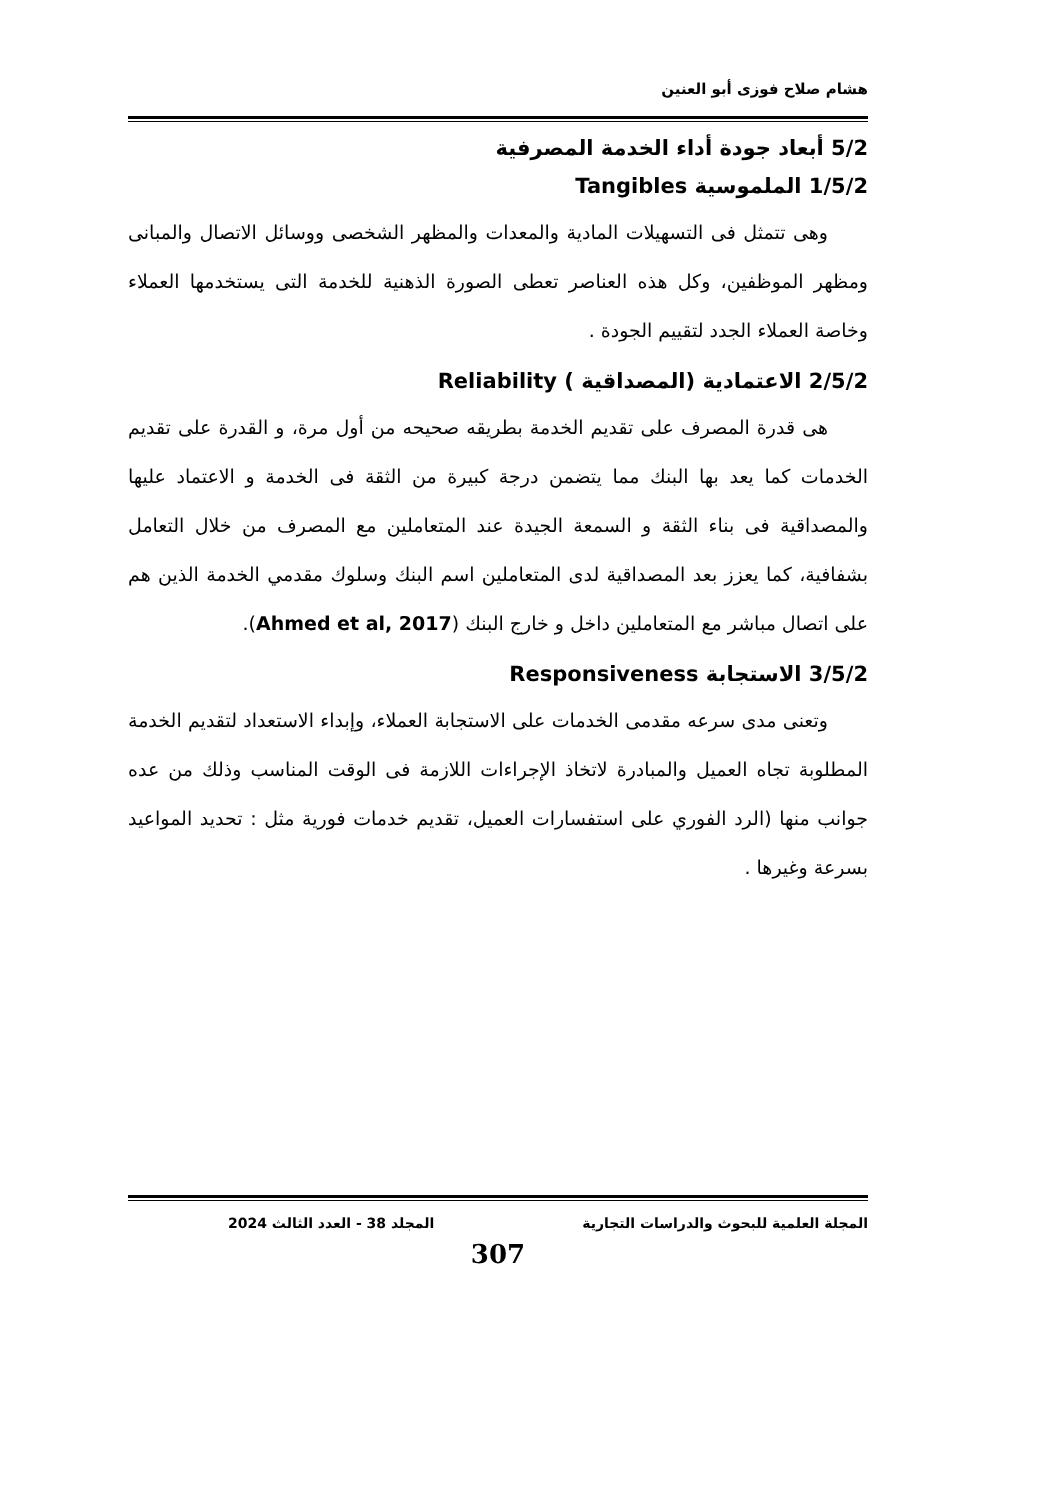هشام صلاح فوزى أبو العنين
5/2 أبعاد جودة أداء الخدمة المصرفية
1/5/2 الملموسية Tangibles
وهى تتمثل فى التسهيلات المادية والمعدات والمظهر الشخصى ووسائل الاتصال والمبانى ومظهر الموظفين، وكل هذه العناصر تعطى الصورة الذهنية للخدمة التى يستخدمها العملاء وخاصة العملاء الجدد لتقييم الجودة .
2/5/2 الاعتمادية (المصداقية ) Reliability
هى قدرة المصرف على تقديم الخدمة بطريقه صحيحه من أول مرة، و القدرة على تقديم الخدمات كما يعد بها البنك مما يتضمن درجة كبيرة من الثقة فى الخدمة و الاعتماد عليها والمصداقية فى بناء الثقة و السمعة الجيدة عند المتعاملين مع المصرف من خلال التعامل بشفافية، كما يعزز بعد المصداقية لدى المتعاملين اسم البنك وسلوك مقدمي الخدمة الذين هم على اتصال مباشر مع المتعاملين داخل و خارج البنك (Ahmed et al, 2017).
3/5/2 الاستجابة Responsiveness
وتعنى مدى سرعه مقدمى الخدمات على الاستجابة العملاء، وإبداء الاستعداد لتقديم الخدمة المطلوبة تجاه العميل والمبادرة لاتخاذ الإجراءات اللازمة فى الوقت المناسب وذلك من عده جوانب منها (الرد الفوري على استفسارات العميل، تقديم خدمات فورية مثل : تحديد المواعيد بسرعة وغيرها .
المجلة العلمية للبحوث والدراسات التجارية المجلد 38 - العدد الثالث 2024
307